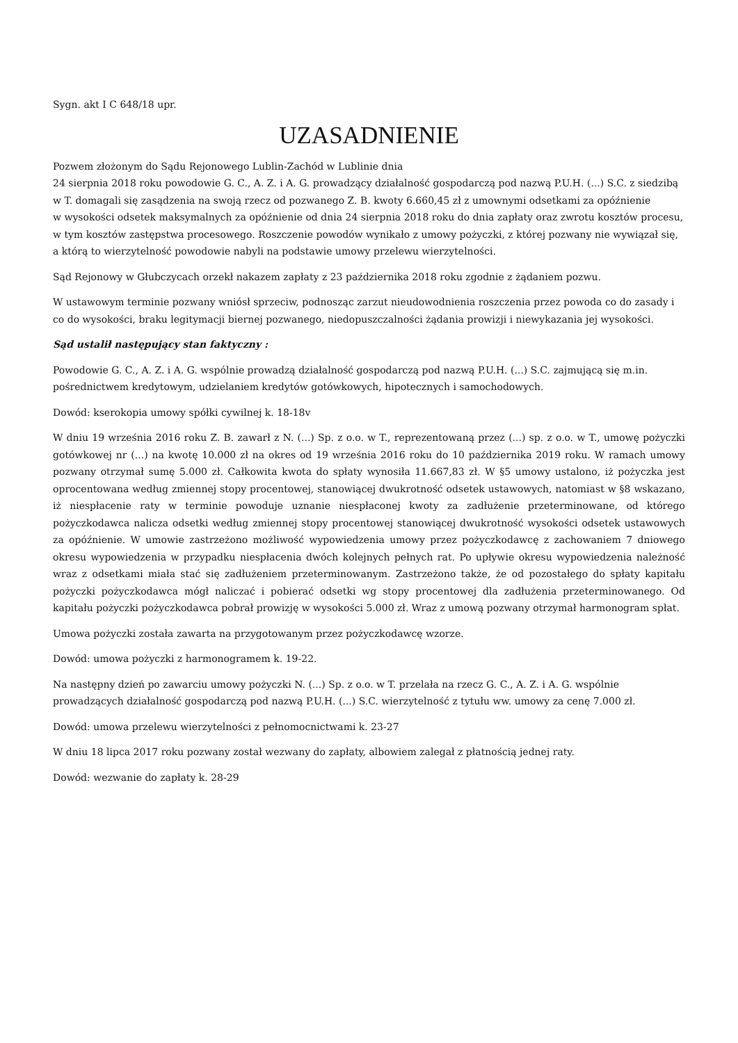Sygn. akt I C 648/18 upr.
UZASADNIENIE
Pozwem złożonym do Sądu Rejonowego Lublin-Zachód w Lublinie dnia
24 sierpnia 2018 roku powodowie G. C., A. Z. i A. G. prowadzący działalność gospodarczą pod nazwą P.U.H. (...) S.C. z siedzibą w T. domagali się zasądzenia na swoją rzecz od pozwanego Z. B. kwoty 6.660,45 zł z umownymi odsetkami za opóźnienie
w wysokości odsetek maksymalnych za opóźnienie od dnia 24 sierpnia 2018 roku do dnia zapłaty oraz zwrotu kosztów procesu, w tym kosztów zastępstwa procesowego. Roszczenie powodów wynikało z umowy pożyczki, z której pozwany nie wywiązał się, a którą to wierzytelność powodowie nabyli na podstawie umowy przelewu wierzytelności.
Sąd Rejonowy w Głubczycach orzekł nakazem zapłaty z 23 października 2018 roku zgodnie z żądaniem pozwu.
W ustawowym terminie pozwany wniósł sprzeciw, podnosząc zarzut nieudowodnienia roszczenia przez powoda co do zasady i co do wysokości, braku legitymacji biernej pozwanego, niedopuszczalności żądania prowizji i niewykazania jej wysokości.
Sąd ustalił następujący stan faktyczny :
Powodowie G. C., A. Z. i A. G. wspólnie prowadzą działalność gospodarczą pod nazwą P.U.H. (...) S.C. zajmującą się m.in. pośrednictwem kredytowym, udzielaniem kredytów gotówkowych, hipotecznych i samochodowych.
Dowód: kserokopia umowy spółki cywilnej k. 18-18v
W dniu 19 września 2016 roku Z. B. zawarł z N. (...) Sp. z o.o. w T., reprezentowaną przez (...) sp. z o.o. w T., umowę pożyczki gotówkowej nr (...) na kwotę 10.000 zł na okres od 19 września 2016 roku do 10 października 2019 roku. W ramach umowy pozwany otrzymał sumę 5.000 zł. Całkowita kwota do spłaty wynosiła 11.667,83 zł. W §5 umowy ustalono, iż pożyczka jest oprocentowana według zmiennej stopy procentowej, stanowiącej dwukrotność odsetek ustawowych, natomiast w §8 wskazano, iż niespłacenie raty w terminie powoduje uznanie niespłaconej kwoty za zadłużenie przeterminowane, od którego pożyczkodawca nalicza odsetki według zmiennej stopy procentowej stanowiącej dwukrotność wysokości odsetek ustawowych za opóźnienie. W umowie zastrzeżono możliwość wypowiedzenia umowy przez pożyczkodawcę z zachowaniem 7 dniowego okresu wypowiedzenia w przypadku niespłacenia dwóch kolejnych pełnych rat. Po upływie okresu wypowiedzenia należność wraz z odsetkami miała stać się zadłużeniem przeterminowanym. Zastrzeżono także, że od pozostałego do spłaty kapitału pożyczki pożyczkodawca mógł naliczać i pobierać odsetki wg stopy procentowej dla zadłużenia przeterminowanego. Od kapitału pożyczki pożyczkodawca pobrał prowizję w wysokości 5.000 zł. Wraz z umową pozwany otrzymał harmonogram spłat.
Umowa pożyczki została zawarta na przygotowanym przez pożyczkodawcę wzorze.
Dowód: umowa pożyczki z harmonogramem k. 19-22.
Na następny dzień po zawarciu umowy pożyczki N. (...) Sp. z o.o. w T. przelała na rzecz G. C., A. Z. i A. G. wspólnie prowadzących działalność gospodarczą pod nazwą P.U.H. (...) S.C. wierzytelność z tytułu ww. umowy za cenę 7.000 zł.
Dowód: umowa przelewu wierzytelności z pełnomocnictwami k. 23-27
W dniu 18 lipca 2017 roku pozwany został wezwany do zapłaty, albowiem zalegał z płatnością jednej raty.
Dowód: wezwanie do zapłaty k. 28-29